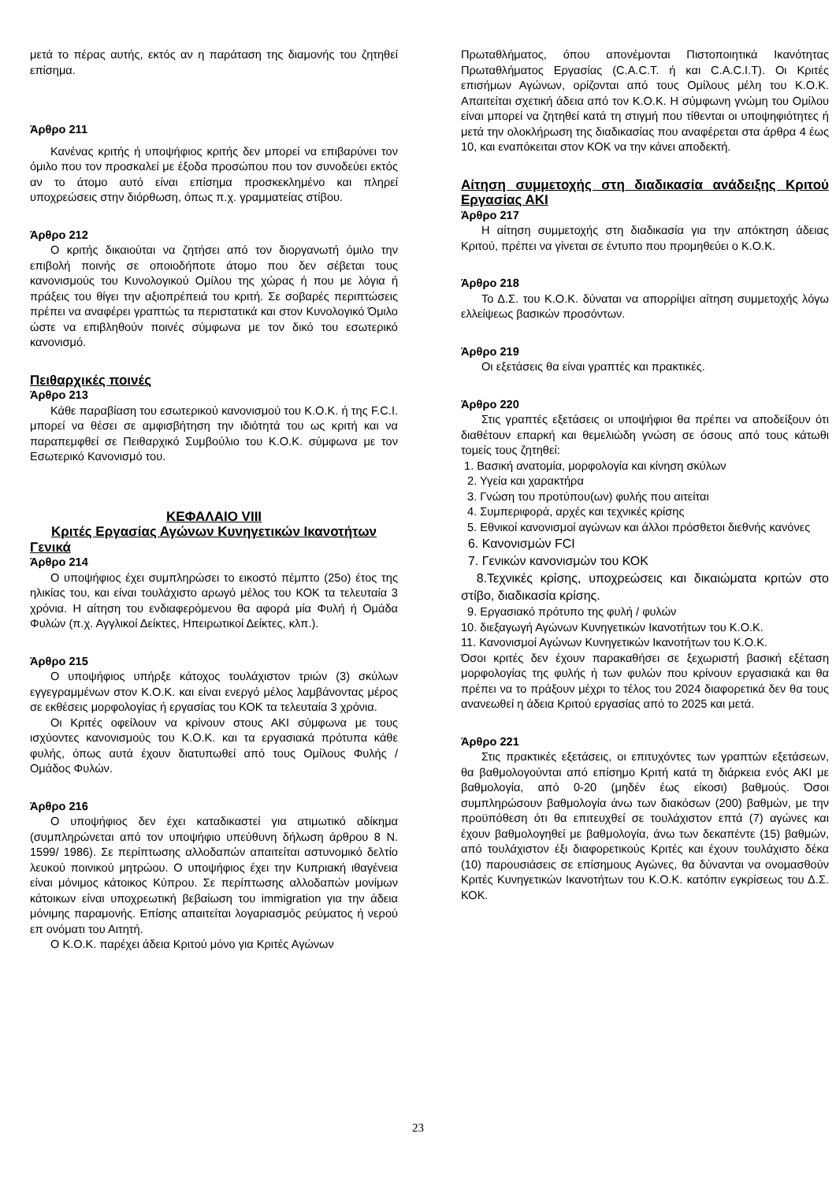μετά το πέρας αυτής, εκτός αν η παράταση της διαμονής του ζητηθεί επίσημα.
Άρθρο 211
Κανένας κριτής ή υποψήφιος κριτής δεν μπορεί να επιβαρύνει τον όμιλο που τον προσκαλεί με έξοδα προσώπου που τον συνοδεύει εκτός αν το άτομο αυτό είναι επίσημα προσκεκλημένο και πληρεί υποχρεώσεις στην διόρθωση, όπως π.χ. γραμματείας στίβου.
Άρθρο 212
Ο κριτής δικαιούται να ζητήσει από τον διοργανωτή όμιλο την επιβολή ποινής σε οποιοδήποτε άτομο που δεν σέβεται τους κανονισμούς του Κυνολογικού Ομίλου της χώρας ή που με λόγια ή πράξεις του θίγει την αξιοπρέπειά του κριτή. Σε σοβαρές περιπτώσεις πρέπει να αναφέρει γραπτώς τα περιστατικά και στον Κυνολογικό Όμιλο ώστε να επιβληθούν ποινές σύμφωνα με τον δικό του εσωτερικό κανονισμό.
Πειθαρχικές ποινές
Άρθρο 213
Κάθε παραβίαση του εσωτερικού κανονισμού του Κ.Ο.Κ. ή της F.C.I. μπορεί να θέσει σε αμφισβήτηση την ιδιότητά του ως κριτή και να παραπεμφθεί σε Πειθαρχικό Συμβούλιο του Κ.Ο.Κ. σύμφωνα με τον Εσωτερικό Κανονισμό του.
ΚΕΦΑΛΑΙΟ VIII
Κριτές Εργασίας Αγώνων Κυνηγετικών Ικανοτήτων
Γενικά
Άρθρο 214
Ο υποψήφιος έχει συμπληρώσει το εικοστό πέμπτο (25ο) έτος της ηλικίας του, και είναι τουλάχιστο αρωγό μέλος του ΚΟΚ τα τελευταία 3 χρόνια. Η αίτηση του ενδιαφερόμενου θα αφορά μία Φυλή ή Ομάδα Φυλών (π.χ. Αγγλικοί Δείκτες, Ηπειρωτικοί Δείκτες, κλπ.).
Άρθρο 215
Ο υποψήφιος υπήρξε κάτοχος τουλάχιστον τριών (3) σκύλων εγγεγραμμένων στον Κ.Ο.Κ. και είναι ενεργό μέλος λαμβάνοντας μέρος σε εκθέσεις μορφολογίας ή εργασίας του ΚΟΚ τα τελευταία 3 χρόνια.
Οι Κριτές οφείλουν να κρίνουν στους ΑΚΙ σύμφωνα με τους ισχύοντες κανονισμούς του Κ.Ο.Κ. και τα εργασιακά πρότυπα κάθε φυλής, όπως αυτά έχουν διατυπωθεί από τους Ομίλους Φυλής / Ομάδος Φυλών.
Άρθρο 216
Ο υποψήφιος δεν έχει καταδικαστεί για ατιμωτικό αδίκημα (συμπληρώνεται από τον υποψήφιο υπεύθυνη δήλωση άρθρου 8 Ν. 1599/ 1986). Σε περίπτωσης αλλοδαπών απαιτείται αστυνομικό δελτίο λευκού ποινικού μητρώου. Ο υποψήφιος έχει την Κυπριακή ιθαγένεια είναι μόνιμος κάτοικος Κύπρου. Σε περίπτωσης αλλοδαπών μονίμων κάτοικων είναι υποχρεωτική βεβαίωση του immigration για την άδεια μόνιμης παραμονής. Επίσης απαιτείται λογαριασμός ρεύματος ή νερού επ ονόματι του Αιτητή.
Ο Κ.Ο.Κ. παρέχει άδεια Κριτού μόνο για Κριτές Αγώνων
Πρωταθλήματος, όπου απονέμονται Πιστοποιητικά Ικανότητας Πρωταθλήματος Εργασίας (C.A.C.T. ή και C.A.C.I.T). Οι Κριτές επισήμων Αγώνων, ορίζονται από τους Ομίλους μέλη του Κ.Ο.Κ. Απαιτείται σχετική άδεια από τον Κ.Ο.Κ. Η σύμφωνη γνώμη του Ομίλου είναι μπορεί να ζητηθεί κατά τη στιγμή που τίθενται οι υποψηφιότητες ή μετά την ολοκλήρωση της διαδικασίας που αναφέρεται στα άρθρα 4 έως 10, και εναπόκειται στον ΚΟΚ να την κάνει αποδεκτή.
Αίτηση συμμετοχής στη διαδικασία ανάδειξης Κριτού Εργασίας ΑΚΙ
Άρθρο 217
Η αίτηση συμμετοχής στη διαδικασία για την απόκτηση άδειας Κριτού, πρέπει να γίνεται σε έντυπο που προμηθεύει ο Κ.Ο.Κ.
Άρθρο 218
Το Δ.Σ. του Κ.Ο.Κ. δύναται να απορρίψει αίτηση συμμετοχής λόγω ελλείψεως βασικών προσόντων.
Άρθρο 219
Οι εξετάσεις θα είναι γραπτές και πρακτικές.
Άρθρο 220
Στις γραπτές εξετάσεις οι υποψήφιοι θα πρέπει να αποδείξουν ότι διαθέτουν επαρκή και θεμελιώδη γνώση σε όσους από τους κάτωθι τομείς τους ζητηθεί:
1. Βασική ανατομία, μορφολογία και κίνηση σκύλων
2. Υγεία και χαρακτήρα
3. Γνώση του προτύπου(ων) φυλής που αιτείται
4. Συμπεριφορά, αρχές και τεχνικές κρίσης
5. Εθνικοί κανονισμοί αγώνων και άλλοι πρόσθετοι διεθνής κανόνες
6. Κανονισμών FCI
7. Γενικών κανονισμών του ΚΟΚ
8.Τεχνικές κρίσης, υποχρεώσεις και δικαιώματα κριτών στο στίβο, διαδικασία κρίσης.
9. Εργασιακό πρότυπο της φυλή / φυλών
10. διεξαγωγή Αγώνων Κυνηγετικών Ικανοτήτων του Κ.Ο.Κ.
11. Κανονισμοί Αγώνων Κυνηγετικών Ικανοτήτων του Κ.Ο.Κ.
Όσοι κριτές δεν έχουν παρακαθήσει σε ξεχωριστή βασική εξέταση μορφολογίας της φυλής ή των φυλών που κρίνουν εργασιακά και θα πρέπει να το πράξουν μέχρι το τέλος του 2024 διαφορετικά δεν θα τους ανανεωθεί η άδεια Κριτού εργασίας από το 2025 και μετά.
Άρθρο 221
Στις πρακτικές εξετάσεις, οι επιτυχόντες των γραπτών εξετάσεων, θα βαθμολογούνται από επίσημο Κριτή κατά τη διάρκεια ενός ΑΚΙ με βαθμολογία, από 0-20 (μηδέν έως είκοσι) βαθμούς. Όσοι συμπληρώσουν βαθμολογία άνω των διακόσων (200) βαθμών, με την προϋπόθεση ότι θα επιτευχθεί σε τουλάχιστον επτά (7) αγώνες και έχουν βαθμολογηθεί με βαθμολογία, άνω των δεκαπέντε (15) βαθμών, από τουλάχιστον έξι διαφορετικούς Κριτές και έχουν τουλάχιστο δέκα (10) παρουσιάσεις σε επίσημους Αγώνες, θα δύνανται να ονομασθούν Κριτές Κυνηγετικών Ικανοτήτων του Κ.Ο.Κ. κατόπιν εγκρίσεως του Δ.Σ. ΚΟΚ.
23